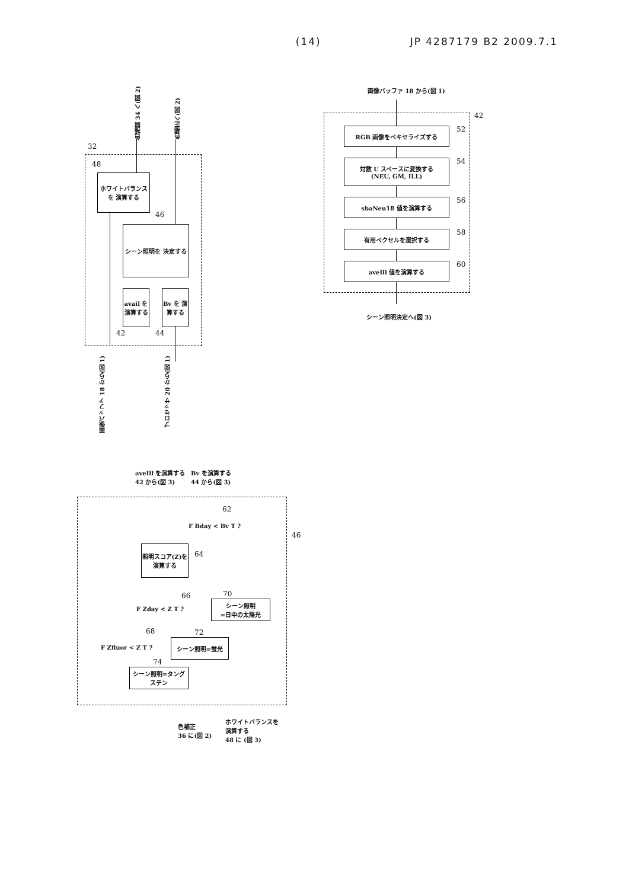(14) JP 4287179 B2 2009.7.1
32
色補間 34 へ(図 2)
色補正へ(図 2)
ホワイトバランスを 演算する
48
シーン照明を 決定する
46
avail を 演算する
Bv を 演算する
42 44
画像バッファ 18 から(図 1)
プロセッサ 20 から(図 1)
画像バッファ 18 から(図 1)
42
RGB 画像をペキセライズする 52
対数 U スペースに変換する
(NEU, GM, ILL)
54
sbaNeu18 値を演算する 56
有用ペクセルを選択する 58
aveIll 値を演算する 60
シーン照明決定へ(図 3)
aveIll を演算する
42 から(図 3)
Bv を演算する
44 から(図 3)
46
F Bday < Bv T ?
62
照明スコア(Z)を 演算する
64
F Zday < Z T ?
66
シーン照明
=日中の太陽光
70
F Zfluor < Z T ?
68
シーン照明=蛍光
72
シーン照明=タングステン
74
色補正
36 に(図 2)
ホワイトバランスを
演算する
48 に (図 3)